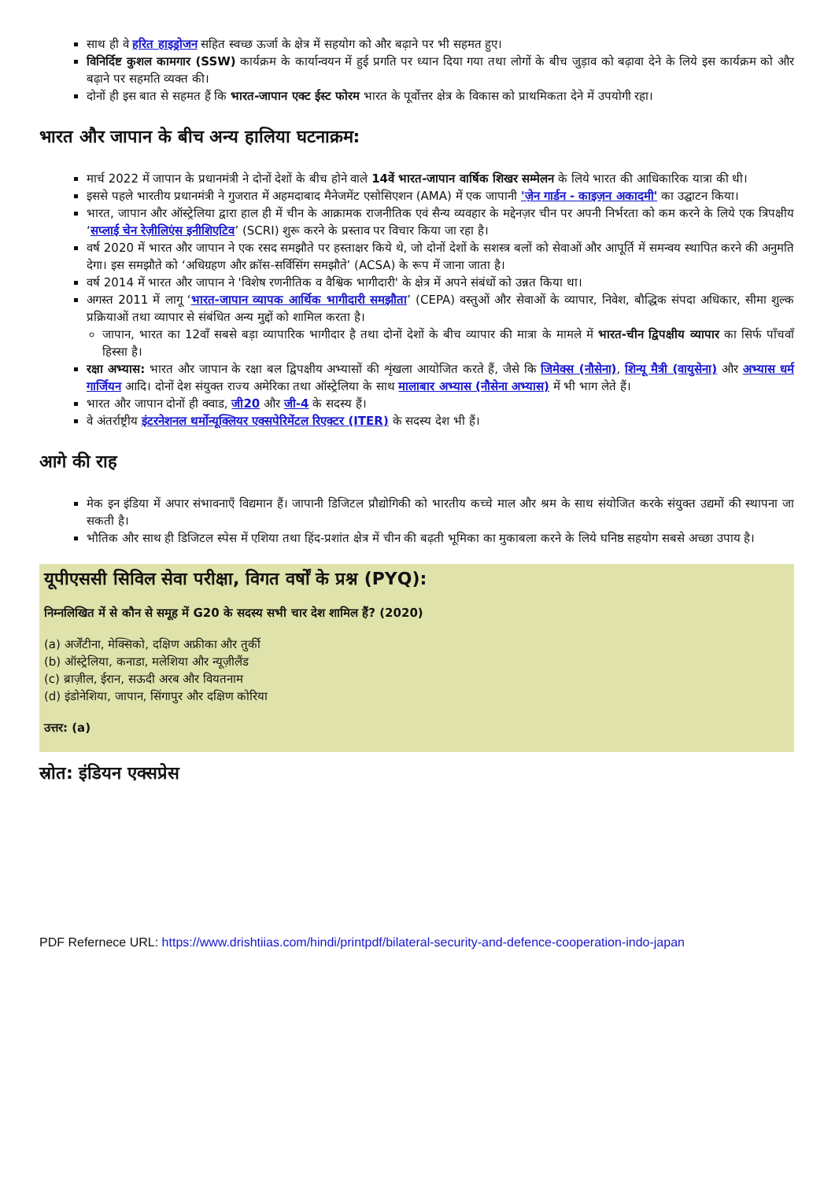साथ ही वे हरित हाइड्रोजन सहित स्वच्छ ऊर्जा के क्षेत्र में सहयोग को और बढ़ाने पर भी सहमत हुए।
विनिर्दिष्ट कुशल कामगार (SSW) कार्यक्रम के कार्यान्वयन में हुई प्रगति पर ध्यान दिया गया तथा लोगों के बीच जुड़ाव को बढ़ावा देने के लिये इस कार्यक्रम को और बढ़ाने पर सहमति व्यक्त की।
दोनों ही इस बात से सहमत हैं कि भारत-जापान एक्ट ईस्ट फोरम भारत के पूर्वोत्तर क्षेत्र के विकास को प्राथमिकता देने में उपयोगी रहा।
भारत और जापान के बीच अन्य हालिया घटनाक्रम:
मार्च 2022 में जापान के प्रधानमंत्री ने दोनों देशों के बीच होने वाले 14वें भारत-जापान वार्षिक शिखर सम्मेलन के लिये भारत की आधिकारिक यात्रा की थी।
इससे पहले भारतीय प्रधानमंत्री ने गुजरात में अहमदाबाद मैनेजमेंट एसोसिएशन (AMA) में एक जापानी 'ज़ेन गार्डन - काइज़न अकादमी' का उद्घाटन किया।
भारत, जापान और ऑस्ट्रेलिया द्वारा हाल ही में चीन के आक्रामक राजनीतिक एवं सैन्य व्यवहार के मद्देनज़र चीन पर अपनी निर्भरता को कम करने के लिये एक त्रिपक्षीय ‘सप्लाई चेन रेज़ीलिएंस इनीशिएटिव’ (SCRI) शुरू करने के प्रस्ताव पर विचार किया जा रहा है।
वर्ष 2020 में भारत और जापान ने एक रसद समझौते पर हस्ताक्षर किये थे, जो दोनों देशों के सशस्त्र बलों को सेवाओं और आपूर्ति में समन्वय स्थापित करने की अनुमति देगा। इस समझौते को ‘अधिग्रहण और क्रॉस-सर्विसिंग समझौते’ (ACSA) के रूप में जाना जाता है।
वर्ष 2014 में भारत और जापान ने 'विशेष रणनीतिक व वैश्विक भागीदारी' के क्षेत्र में अपने संबंधों को उन्नत किया था।
अगस्त 2011 में लागू ‘भारत-जापान व्यापक आर्थिक भागीदारी समझौता’ (CEPA) वस्तुओं और सेवाओं के व्यापार, निवेश, बौद्धिक संपदा अधिकार, सीमा शुल्क प्रक्रियाओं तथा व्यापार से संबंधित अन्य मुद्दों को शामिल करता है।
जापान, भारत का 12वाँ सबसे बड़ा व्यापारिक भागीदार है तथा दोनों देशों के बीच व्यापार की मात्रा के मामले में भारत-चीन द्विपक्षीय व्यापार का सिर्फ पाँचवाँ हिस्सा है।
रक्षा अभ्यास: भारत और जापान के रक्षा बल द्विपक्षीय अभ्यासों की शृंखला आयोजित करते हैं, जैसे कि जिमेक्स (नौसेना), शिन्यू मैत्री (वायुसेना) और अभ्यास धर्म गार्जियन आदि। दोनों देश संयुक्त राज्य अमेरिका तथा ऑस्ट्रेलिया के साथ मालाबार अभ्यास (नौसेना अभ्यास) में भी भाग लेते हैं।
भारत और जापान दोनों ही क्वाड, जी20 और जी-4 के सदस्य हैं।
वे अंतर्राष्ट्रीय इंटरनेशनल थर्मोन्यूक्लियर एक्सपेरिमेंटल रिएक्टर (ITER) के सदस्य देश भी हैं।
आगे की राह
मेक इन इंडिया में अपार संभावनाएँ विद्यमान हैं। जापानी डिजिटल प्रौद्योगिकी को भारतीय कच्चे माल और श्रम के साथ संयोजित करके संयुक्त उद्यमों की स्थापना जा सकती है।
भौतिक और साथ ही डिजिटल स्पेस में एशिया तथा हिंद-प्रशांत क्षेत्र में चीन की बढ़ती भूमिका का मुकाबला करने के लिये घनिष्ठ सहयोग सबसे अच्छा उपाय है।
यूपीएससी सिविल सेवा परीक्षा, विगत वर्षों के प्रश्न (PYQ):
निम्नलिखित में से कौन से समूह में G20 के सदस्य सभी चार देश शामिल हैं? (2020)
(a) अर्जेंटीना, मेक्सिको, दक्षिण अफ्रीका और तुर्की
(b) ऑस्ट्रेलिया, कनाडा, मलेशिया और न्यूज़ीलैंड
(c) ब्राज़ील, ईरान, सऊदी अरब और वियतनाम
(d) इंडोनेशिया, जापान, सिंगापुर और दक्षिण कोरिया
उत्तर: (a)
स्रोत: इंडियन एक्सप्रेस
PDF Refernece URL: https://www.drishtiias.com/hindi/printpdf/bilateral-security-and-defence-cooperation-indo-japan